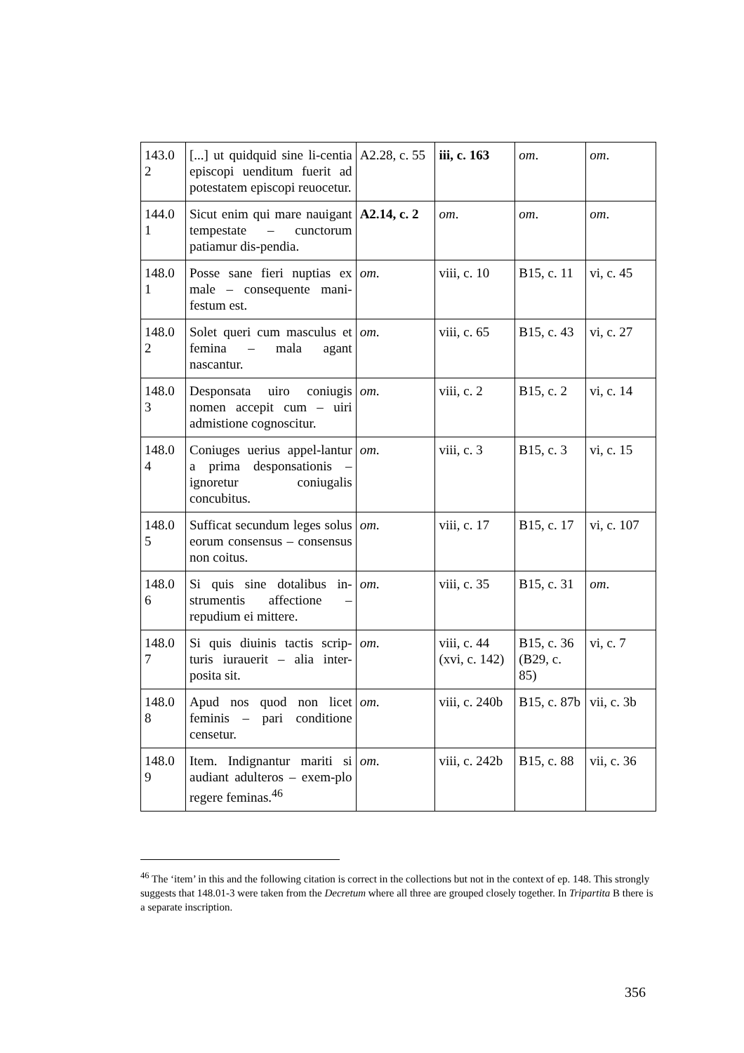| 143.0 2 | [...] ut quidquid sine li-centia episcopi uenditum fuerit ad potestatem episcopi reuocetur. | A2.28, c. 55 | iii, c. 163 | om . | om . |
| 144.0 1 | Sicut enim qui mare nauigant tempestate – cunctorum patiamur dis-pendia. | A2.14, c. 2 | om . | om . | om . |
| 148.0 1 | Posse sane fieri nuptias ex male – consequente mani-festum est. | om . | viii, c. 10 | B15, c. 11 | vi, c. 45 |
| 148.0 2 | Solet queri cum masculus et femina – mala agant nascantur. | om . | viii, c. 65 | B15, c. 43 | vi, c. 27 |
| 148.0 3 | Desponsata uiro coniugis nomen accepit cum – uiri admistione cognoscitur. | om . | viii, c. 2 | B15, c. 2 | vi, c. 14 |
| 148.0 4 | Coniuges uerius appel-lantur a prima desponsationis – ignoretur coniugalis concubitus. | om . | viii, c. 3 | B15, c. 3 | vi, c. 15 |
| 148.0 5 | Sufficat secundum leges solus eorum consensus – consensus non coitus. | om . | viii, c. 17 | B15, c. 17 | vi, c. 107 |
| 148.0 6 | Si quis sine dotalibus in-strumentis affectione – repudium ei mittere. | om . | viii, c. 35 | B15, c. 31 | om . |
| 148.0 7 | Si quis diuinis tactis scrip-turis iurauerit – alia inter-posita sit. | om . | viii, c. 44 (xvi, c. 142) | B15, c. 36 (B29, c. 85) | vi, c. 7 |
| 148.0 8 | Apud nos quod non licet feminis – pari conditione censetur. | om . | viii, c. 240b | B15, c. 87b | vii, c. 3b |
| 148.0 9 | Item. Indignantur mariti si audiant adulteros – exem-plo regere feminas.<sup>46</sup> | om . | viii, c. 242b | B15, c. 88 | vii, c. 36 |
<sup>46</sup> The ‘item’ in this and the following citation is correct in the collections but not in the context of ep. 148. This strongly suggests that 148.01-3 were taken from the Decretum where all three are grouped closely together. In Tripartita B there is a separate inscription.
356